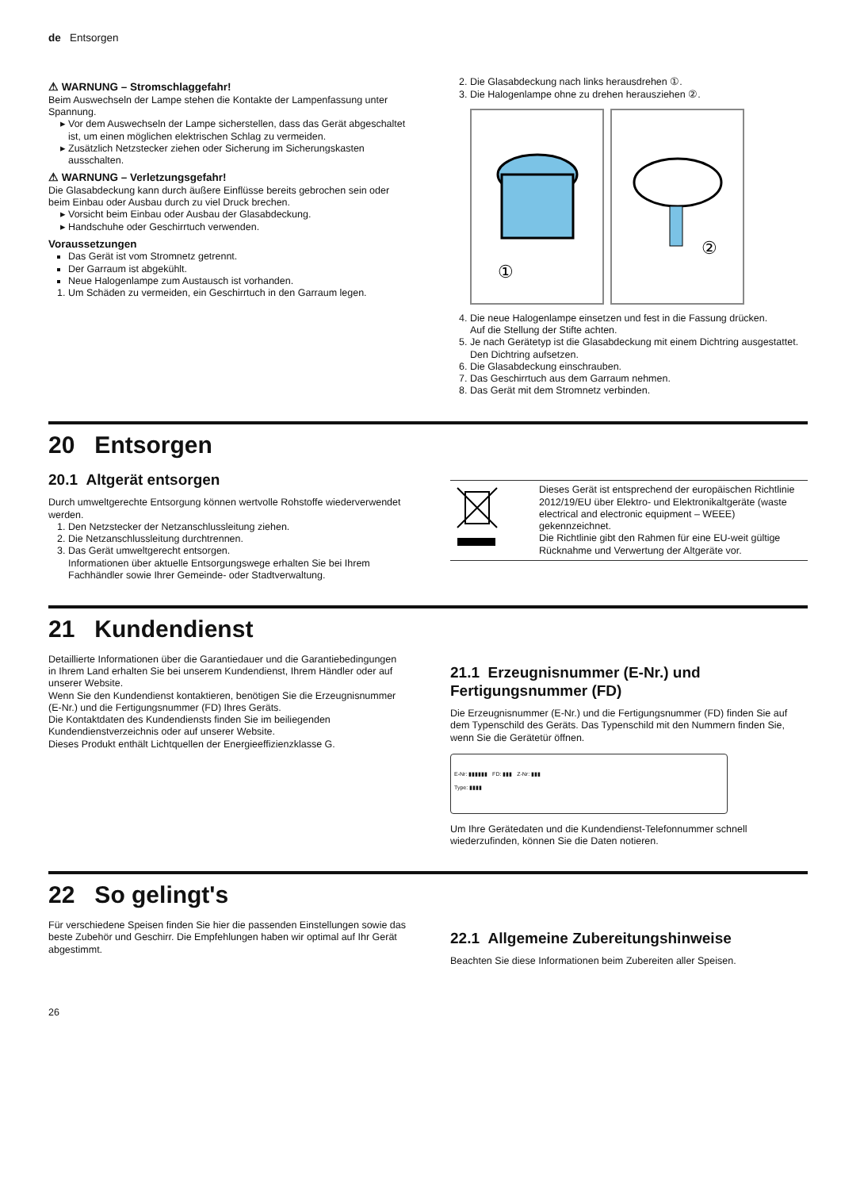de Entsorgen
⚠ WARNUNG – Stromschlaggefahr!
Beim Auswechseln der Lampe stehen die Kontakte der Lampenfassung unter Spannung.
Vor dem Auswechseln der Lampe sicherstellen, dass das Gerät abgeschaltet ist, um einen möglichen elektrischen Schlag zu vermeiden.
Zusätzlich Netzstecker ziehen oder Sicherung im Sicherungskasten ausschalten.
⚠ WARNUNG – Verletzungsgefahr!
Die Glasabdeckung kann durch äußere Einflüsse bereits gebrochen sein oder beim Einbau oder Ausbau durch zu viel Druck brechen.
Vorsicht beim Einbau oder Ausbau der Glasabdeckung.
Handschuhe oder Geschirrtuch verwenden.
Voraussetzungen
Das Gerät ist vom Stromnetz getrennt.
Der Garraum ist abgekühlt.
Neue Halogenlampe zum Austausch ist vorhanden.
1. Um Schäden zu vermeiden, ein Geschirrtuch in den Garraum legen.
2. Die Glasabdeckung nach links herausdrehen ①.
3. Die Halogenlampe ohne zu drehen herausziehen ②.
①
②
4. Die neue Halogenlampe einsetzen und fest in die Fassung drücken.
Auf die Stellung der Stifte achten.
5. Je nach Gerätetyp ist die Glasabdeckung mit einem Dichtring ausgestattet. Den Dichtring aufsetzen.
6. Die Glasabdeckung einschrauben.
7. Das Geschirrtuch aus dem Garraum nehmen.
8. Das Gerät mit dem Stromnetz verbinden.
20 Entsorgen
20.1 Altgerät entsorgen
Durch umweltgerechte Entsorgung können wertvolle Rohstoffe wiederverwendet werden.
1. Den Netzstecker der Netzanschlussleitung ziehen.
2. Die Netzanschlussleitung durchtrennen.
3. Das Gerät umweltgerecht entsorgen.
Informationen über aktuelle Entsorgungswege erhalten Sie bei Ihrem Fachhändler sowie Ihrer Gemeinde- oder Stadtverwaltung.
| | Dieses Gerät ist entsprechend der europäischen Richtlinie 2012/19/EU über Elektro- und Elektronikaltgeräte (waste electrical and electronic equipment – WEEE) gekennzeichnet. Die Richtlinie gibt den Rahmen für eine EU-weit gültige Rücknahme und Verwertung der Altgeräte vor. |
21 Kundendienst
Detaillierte Informationen über die Garantiedauer und die Garantiebedingungen in Ihrem Land erhalten Sie bei unserem Kundendienst, Ihrem Händler oder auf unserer Website.
Wenn Sie den Kundendienst kontaktieren, benötigen Sie die Erzeugnisnummer (E-Nr.) und die Fertigungsnummer (FD) Ihres Geräts.
Die Kontaktdaten des Kundendiensts finden Sie im beiliegenden Kundendienstverzeichnis oder auf unserer Website.
Dieses Produkt enthält Lichtquellen der Energieeffizienzklasse G.
21.1 Erzeugnisnummer (E-Nr.) und Fertigungsnummer (FD)
Die Erzeugnisnummer (E-Nr.) und die Fertigungsnummer (FD) finden Sie auf dem Typenschild des Geräts. Das Typenschild mit den Nummern finden Sie, wenn Sie die Gerätetür öffnen.
E-Nr: ▮▮▮▮▮▮ FD: ▮▮▮ Z-Nr: ▮▮▮
Type: ▮▮▮▮
Um Ihre Gerätedaten und die Kundendienst-Telefonnummer schnell wiederzufinden, können Sie die Daten notieren.
22 So gelingt's
Für verschiedene Speisen finden Sie hier die passenden Einstellungen sowie das beste Zubehör und Geschirr. Die Empfehlungen haben wir optimal auf Ihr Gerät abgestimmt.
22.1 Allgemeine Zubereitungshinweise
Beachten Sie diese Informationen beim Zubereiten aller Speisen.
26